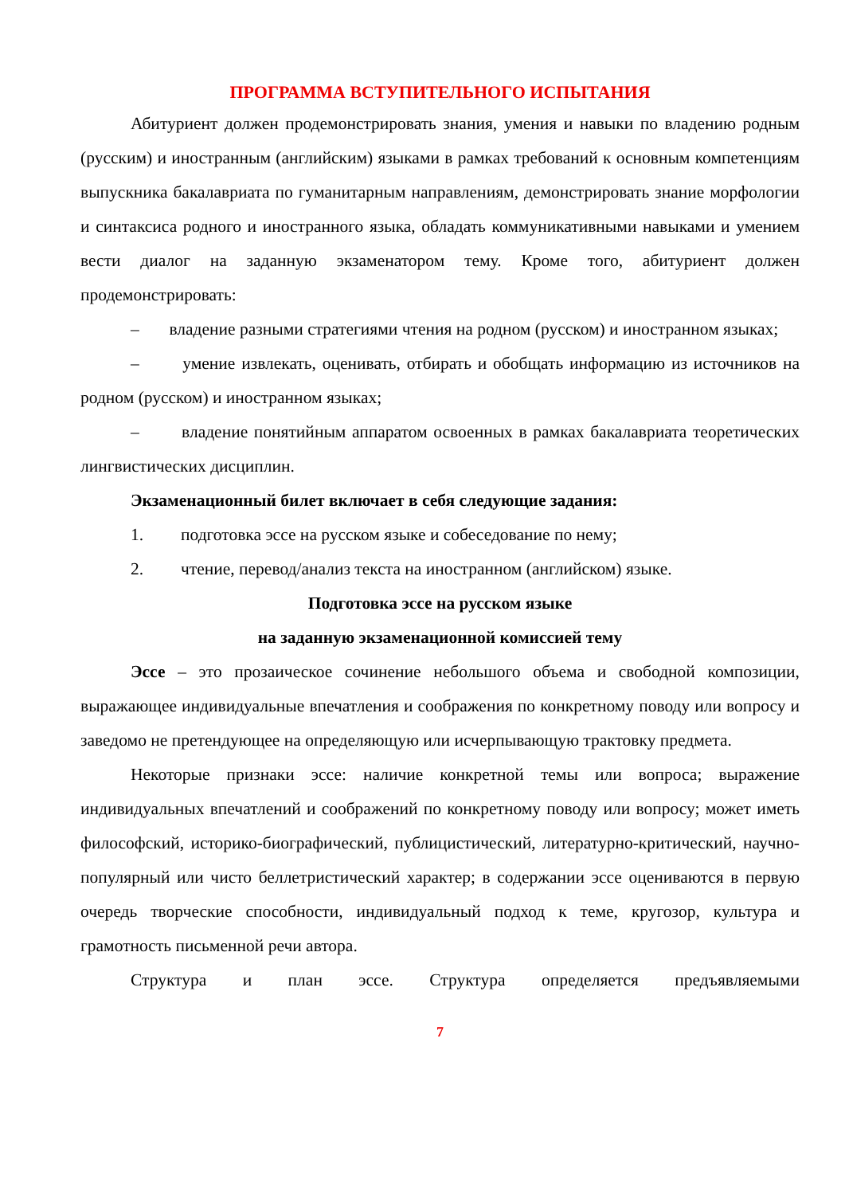ПРОГРАММА ВСТУПИТЕЛЬНОГО ИСПЫТАНИЯ
Абитуриент должен продемонстрировать знания, умения и навыки по владению родным (русским) и иностранным (английским) языками в рамках требований к основным компетенциям выпускника бакалавриата по гуманитарным направлениям, демонстрировать знание морфологии и синтаксиса родного и иностранного языка, обладать коммуникативными навыками и умением вести диалог на заданную экзаменатором тему. Кроме того, абитуриент должен продемонстрировать:
– владение разными стратегиями чтения на родном (русском) и иностранном языках;
– умение извлекать, оценивать, отбирать и обобщать информацию из источников на родном (русском) и иностранном языках;
– владение понятийным аппаратом освоенных в рамках бакалавриата теоретических лингвистических дисциплин.
Экзаменационный билет включает в себя следующие задания:
1. подготовка эссе на русском языке и собеседование по нему;
2. чтение, перевод/анализ текста на иностранном (английском) языке.
Подготовка эссе на русском языке
на заданную экзаменационной комиссией тему
Эссе – это прозаическое сочинение небольшого объема и свободной композиции, выражающее индивидуальные впечатления и соображения по конкретному поводу или вопросу и заведомо не претендующее на определяющую или исчерпывающую трактовку предмета.
Некоторые признаки эссе: наличие конкретной темы или вопроса; выражение индивидуальных впечатлений и соображений по конкретному поводу или вопросу; может иметь философский, историко-биографический, публицистический, литературно-критический, научно-популярный или чисто беллетристический характер; в содержании эссе оцениваются в первую очередь творческие способности, индивидуальный подход к теме, кругозор, культура и грамотность письменной речи автора.
Структура и план эссе. Структура определяется предъявляемыми
7